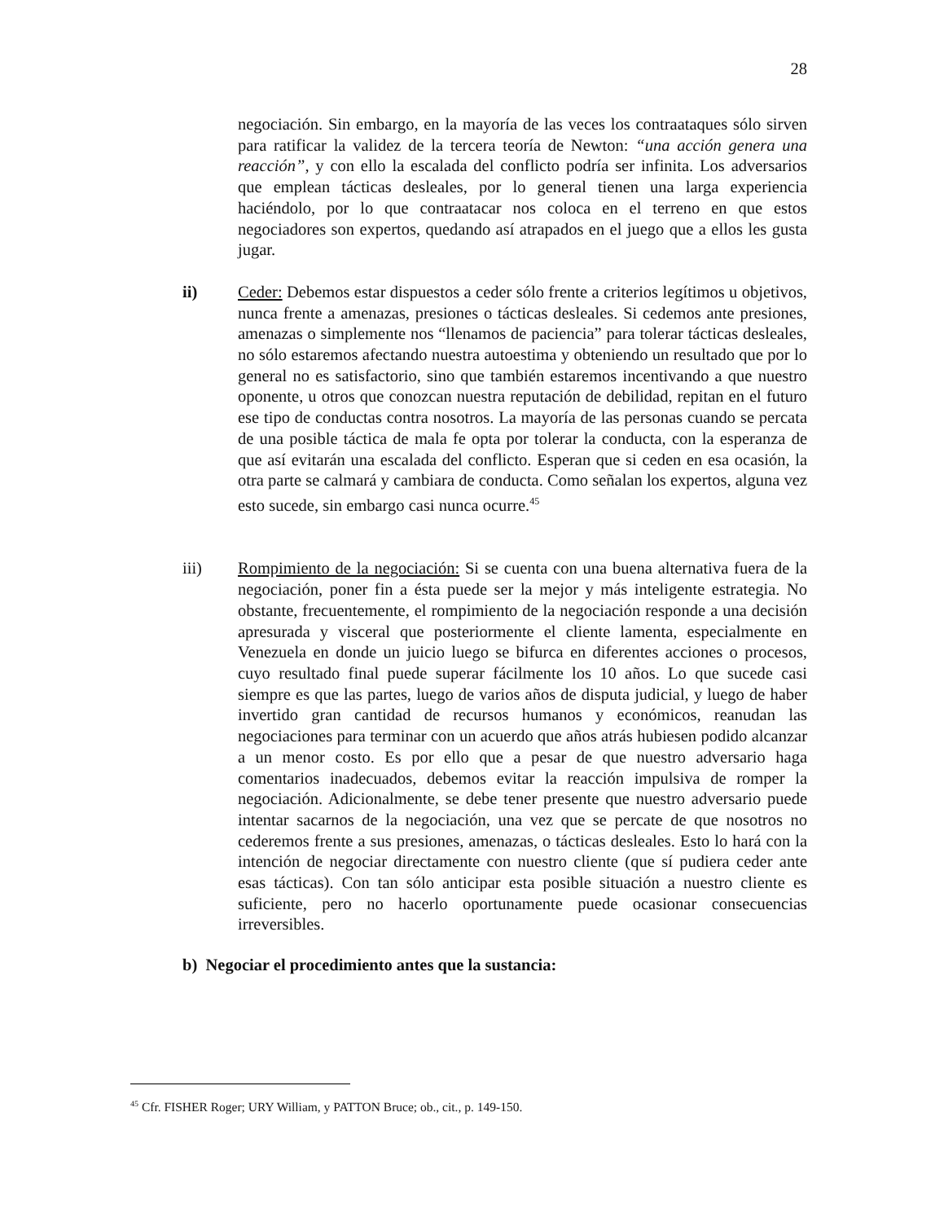28
negociación. Sin embargo, en la mayoría de las veces los contraataques sólo sirven para ratificar la validez de la tercera teoría de Newton: “una acción genera una reacción”, y con ello la escalada del conflicto podría ser infinita. Los adversarios que emplean tácticas desleales, por lo general tienen una larga experiencia haciéndolo, por lo que contraatacar nos coloca en el terreno en que estos negociadores son expertos, quedando así atrapados en el juego que a ellos les gusta jugar.
ii) Ceder: Debemos estar dispuestos a ceder sólo frente a criterios legítimos u objetivos, nunca frente a amenazas, presiones o tácticas desleales. Si cedemos ante presiones, amenazas o simplemente nos “llenamos de paciencia” para tolerar tácticas desleales, no sólo estaremos afectando nuestra autoestima y obteniendo un resultado que por lo general no es satisfactorio, sino que también estaremos incentivando a que nuestro oponente, u otros que conozcan nuestra reputación de debilidad, repitan en el futuro ese tipo de conductas contra nosotros. La mayoría de las personas cuando se percata de una posible táctica de mala fe opta por tolerar la conducta, con la esperanza de que así evitarán una escalada del conflicto. Esperan que si ceden en esa ocasión, la otra parte se calmará y cambiara de conducta. Como señalan los expertos, alguna vez esto sucede, sin embargo casi nunca ocurre.<sup>45</sup>
iii) Rompimiento de la negociación: Si se cuenta con una buena alternativa fuera de la negociación, poner fin a ésta puede ser la mejor y más inteligente estrategia. No obstante, frecuentemente, el rompimiento de la negociación responde a una decisión apresurada y visceral que posteriormente el cliente lamenta, especialmente en Venezuela en donde un juicio luego se bifurca en diferentes acciones o procesos, cuyo resultado final puede superar fácilmente los 10 años. Lo que sucede casi siempre es que las partes, luego de varios años de disputa judicial, y luego de haber invertido gran cantidad de recursos humanos y económicos, reanudan las negociaciones para terminar con un acuerdo que años atrás hubiesen podido alcanzar a un menor costo. Es por ello que a pesar de que nuestro adversario haga comentarios inadecuados, debemos evitar la reacción impulsiva de romper la negociación. Adicionalmente, se debe tener presente que nuestro adversario puede intentar sacarnos de la negociación, una vez que se percate de que nosotros no cederemos frente a sus presiones, amenazas, o tácticas desleales. Esto lo hará con la intención de negociar directamente con nuestro cliente (que sí pudiera ceder ante esas tácticas). Con tan sólo anticipar esta posible situación a nuestro cliente es suficiente, pero no hacerlo oportunamente puede ocasionar consecuencias irreversibles.
b) Negociar el procedimiento antes que la sustancia:
<sup>45</sup> Cfr. FISHER Roger; URY William, y PATTON Bruce; ob., cit., p. 149-150.